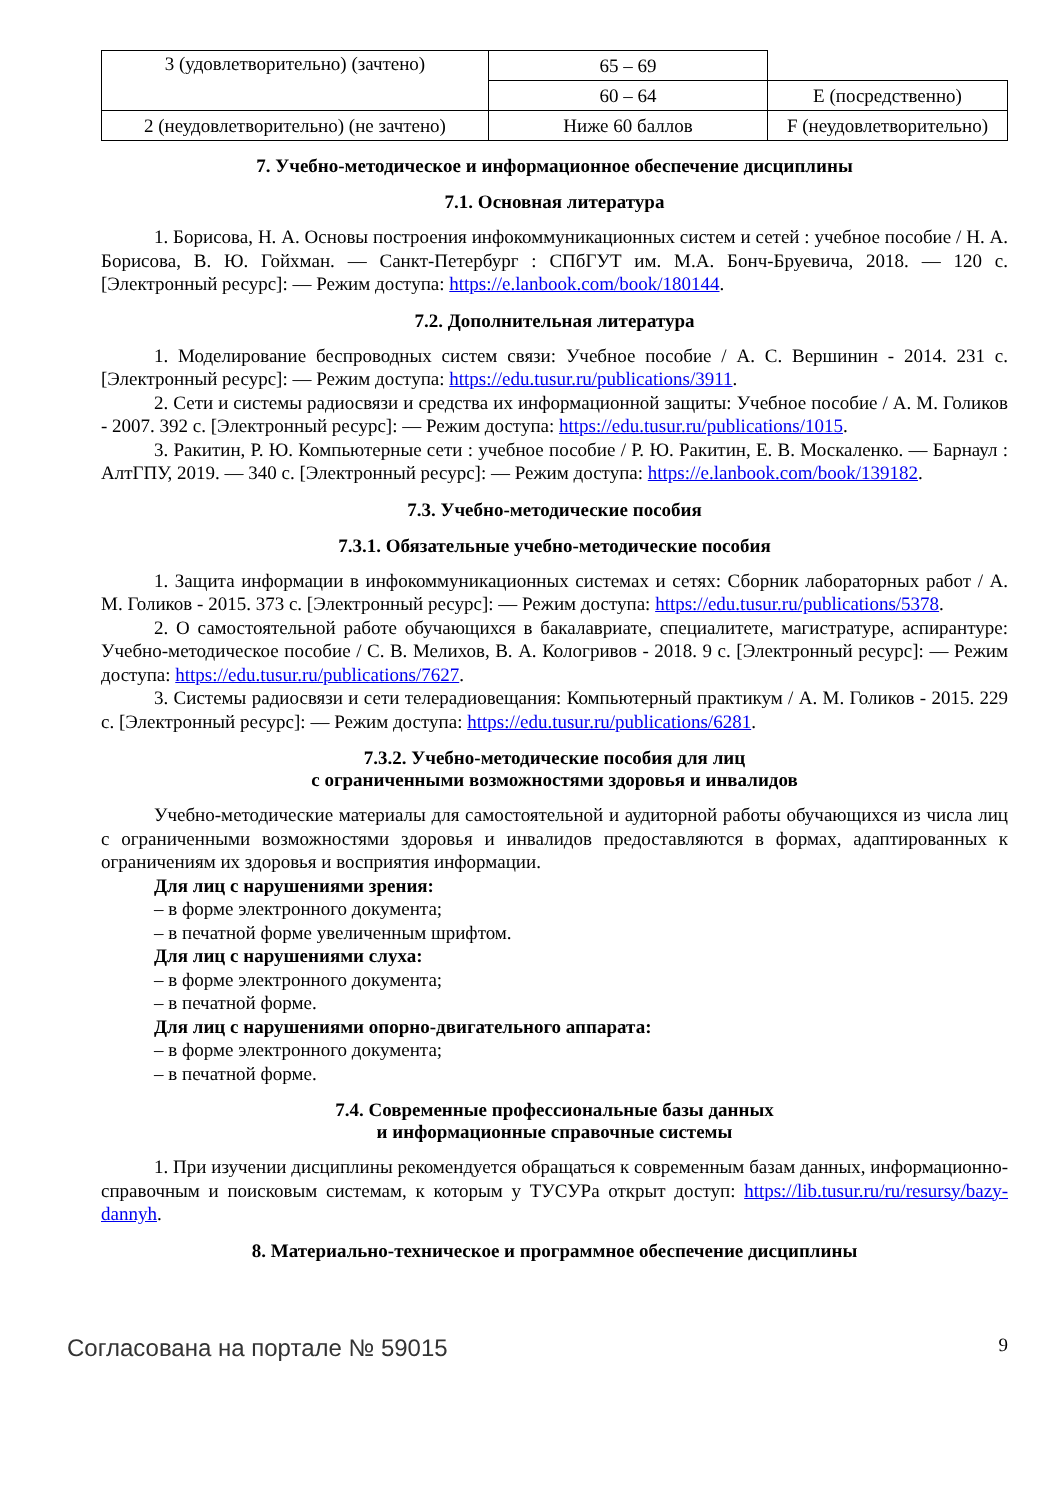| 3 (удовлетворительно) (зачтено) | 65 – 69 | |
| | 60 – 64 | E (посредственно) |
| 2 (неудовлетворительно) (не зачтено) | Ниже 60 баллов | F (неудовлетворительно) |
7. Учебно-методическое и информационное обеспечение дисциплины
7.1. Основная литература
1. Борисова, Н. А. Основы построения инфокоммуникационных систем и сетей : учебное пособие / Н. А. Борисова, В. Ю. Гойхман. — Санкт-Петербург : СПбГУТ им. М.А. Бонч-Бруевича, 2018. — 120 с. [Электронный ресурс]: — Режим доступа: https://e.lanbook.com/book/180144.
7.2. Дополнительная литература
1. Моделирование беспроводных систем связи: Учебное пособие / А. С. Вершинин - 2014. 231 с. [Электронный ресурс]: — Режим доступа: https://edu.tusur.ru/publications/3911.
2. Сети и системы радиосвязи и средства их информационной защиты: Учебное пособие / А. М. Голиков - 2007. 392 с. [Электронный ресурс]: — Режим доступа: https://edu.tusur.ru/publications/1015.
3. Ракитин, Р. Ю. Компьютерные сети : учебное пособие / Р. Ю. Ракитин, Е. В. Москаленко. — Барнаул : АлтГПУ, 2019. — 340 с. [Электронный ресурс]: — Режим доступа: https://e.lanbook.com/book/139182.
7.3. Учебно-методические пособия
7.3.1. Обязательные учебно-методические пособия
1. Защита информации в инфокоммуникационных системах и сетях: Сборник лабораторных работ / А. М. Голиков - 2015. 373 с. [Электронный ресурс]: — Режим доступа: https://edu.tusur.ru/publications/5378.
2. О самостоятельной работе обучающихся в бакалавриате, специалитете, магистратуре, аспирантуре: Учебно-методическое пособие / С. В. Мелихов, В. А. Кологривов - 2018. 9 с. [Электронный ресурс]: — Режим доступа: https://edu.tusur.ru/publications/7627.
3. Системы радиосвязи и сети телерадиовещания: Компьютерный практикум / А. М. Голиков - 2015. 229 с. [Электронный ресурс]: — Режим доступа: https://edu.tusur.ru/publications/6281.
7.3.2. Учебно-методические пособия для лиц
с ограниченными возможностями здоровья и инвалидов
Учебно-методические материалы для самостоятельной и аудиторной работы обучающихся из числа лиц с ограниченными возможностями здоровья и инвалидов предоставляются в формах, адаптированных к ограничениям их здоровья и восприятия информации.
Для лиц с нарушениями зрения:
– в форме электронного документа;
– в печатной форме увеличенным шрифтом.
Для лиц с нарушениями слуха:
– в форме электронного документа;
– в печатной форме.
Для лиц с нарушениями опорно-двигательного аппарата:
– в форме электронного документа;
– в печатной форме.
7.4. Современные профессиональные базы данных
и информационные справочные системы
1. При изучении дисциплины рекомендуется обращаться к современным базам данных, информационно-справочным и поисковым системам, к которым у ТУСУРа открыт доступ: https://lib.tusur.ru/ru/resursy/bazy-dannyh.
8. Материально-техническое и программное обеспечение дисциплины
Согласована на портале № 59015 9